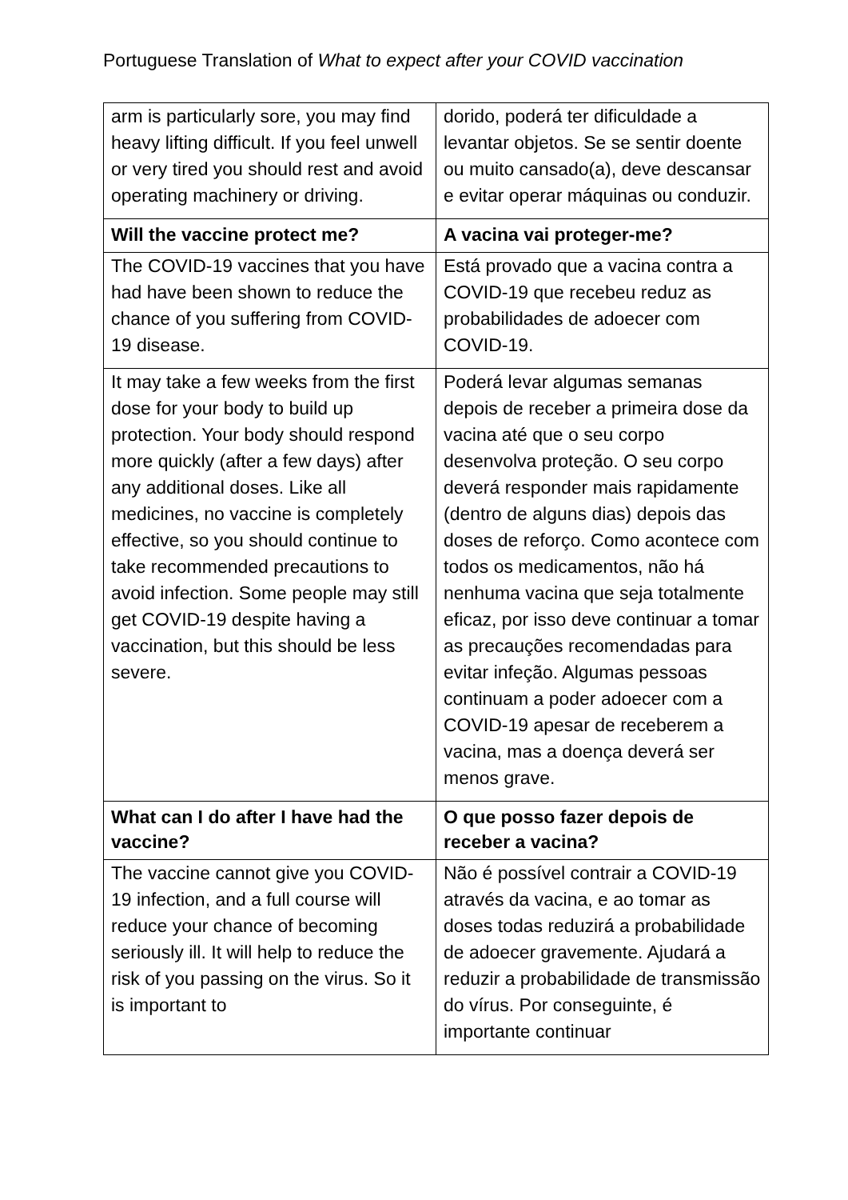Portuguese Translation of What to expect after your COVID vaccination
| arm is particularly sore, you may find heavy lifting difficult. If you feel unwell or very tired you should rest and avoid operating machinery or driving. | dorido, poderá ter dificuldade a levantar objetos. Se se sentir doente ou muito cansado(a), deve descansar e evitar operar máquinas ou conduzir. |
| Will the vaccine protect me? | A vacina vai proteger-me? |
| The COVID-19 vaccines that you have had have been shown to reduce the chance of you suffering from COVID-19 disease. | Está provado que a vacina contra a COVID-19 que recebeu reduz as probabilidades de adoecer com COVID-19. |
| It may take a few weeks from the first dose for your body to build up protection. Your body should respond more quickly (after a few days) after any additional doses. Like all medicines, no vaccine is completely effective, so you should continue to take recommended precautions to avoid infection. Some people may still get COVID-19 despite having a vaccination, but this should be less severe. | Poderá levar algumas semanas depois de receber a primeira dose da vacina até que o seu corpo desenvolva proteção. O seu corpo deverá responder mais rapidamente (dentro de alguns dias) depois das doses de reforço. Como acontece com todos os medicamentos, não há nenhuma vacina que seja totalmente eficaz, por isso deve continuar a tomar as precauções recomendadas para evitar infeção. Algumas pessoas continuam a poder adoecer com a COVID-19 apesar de receberem a vacina, mas a doença deverá ser menos grave. |
| What can I do after I have had the vaccine? | O que posso fazer depois de receber a vacina? |
| The vaccine cannot give you COVID-19 infection, and a full course will reduce your chance of becoming seriously ill. It will help to reduce the risk of you passing on the virus. So it is important to | Não é possível contrair a COVID-19 através da vacina, e ao tomar as doses todas reduzirá a probabilidade de adoecer gravemente. Ajudará a reduzir a probabilidade de transmissão do vírus. Por conseguinte, é importante continuar |